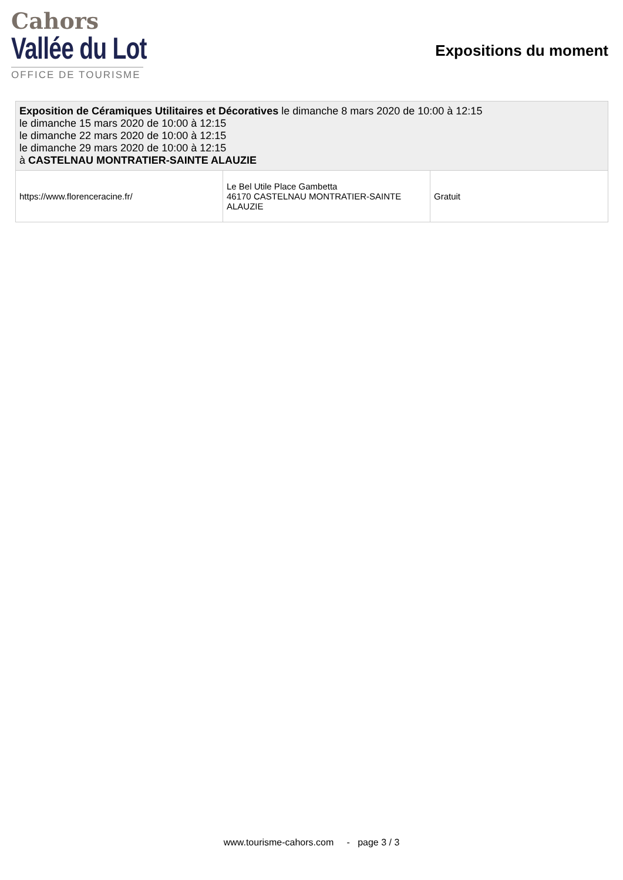Cahors
Vallée du Lot
OFFICE DE TOURISME
Expositions du moment
| Exposition de Céramiques Utilitaires et Décoratives le dimanche 8 mars 2020 de 10:00 à 12:15 le dimanche 15 mars 2020 de 10:00 à 12:15 le dimanche 22 mars 2020 de 10:00 à 12:15 le dimanche 29 mars 2020 de 10:00 à 12:15 à CASTELNAU MONTRATIER-SAINTE ALAUZIE | | |
| https://www.florenceracine.fr/ | Le Bel Utile Place Gambetta 46170 CASTELNAU MONTRATIER-SAINTE ALAUZIE | Gratuit |
www.tourisme-cahors.com - page 3 / 3